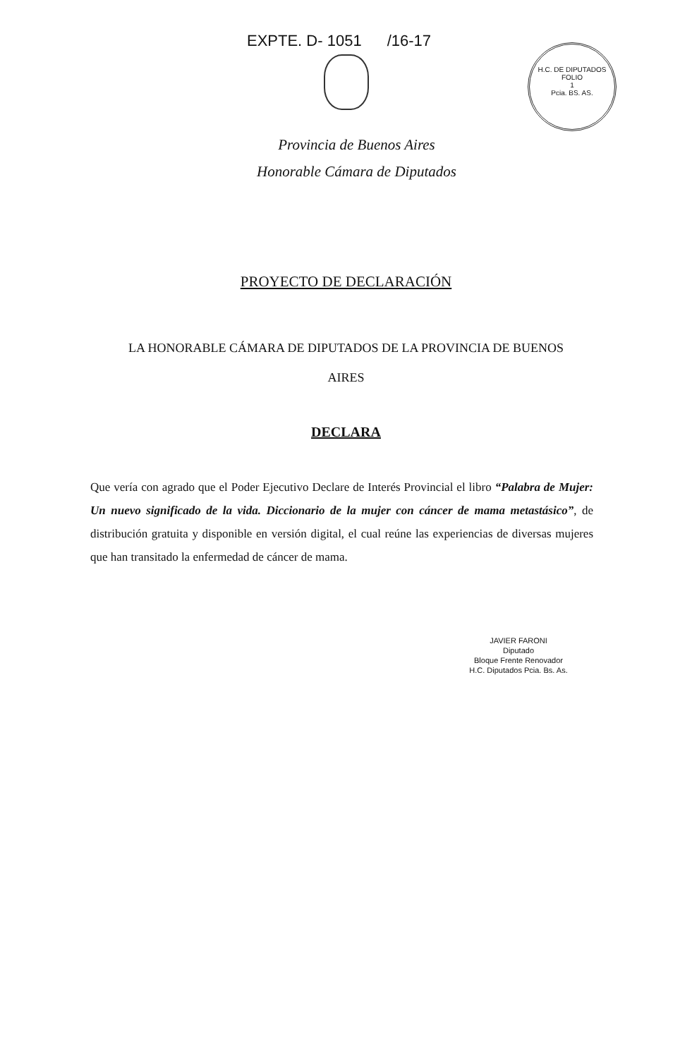EXPTE. D- 1051 /16-17
H.C. DE DIPUTADOS
FOLIO
1
Pcia. BS. AS.
Provincia de Buenos Aires
Honorable Cámara de Diputados
PROYECTO DE DECLARACIÓN
LA HONORABLE CÁMARA DE DIPUTADOS DE LA PROVINCIA DE BUENOS
AIRES
DECLARA
Que vería con agrado que el Poder Ejecutivo Declare de Interés Provincial el libro “Palabra de Mujer: Un nuevo significado de la vida. Diccionario de la mujer con cáncer de mama metastásico”, de distribución gratuita y disponible en versión digital, el cual reúne las experiencias de diversas mujeres que han transitado la enfermedad de cáncer de mama.
JAVIER FARONI
Diputado
Bloque Frente Renovador
H.C. Diputados Pcia. Bs. As.